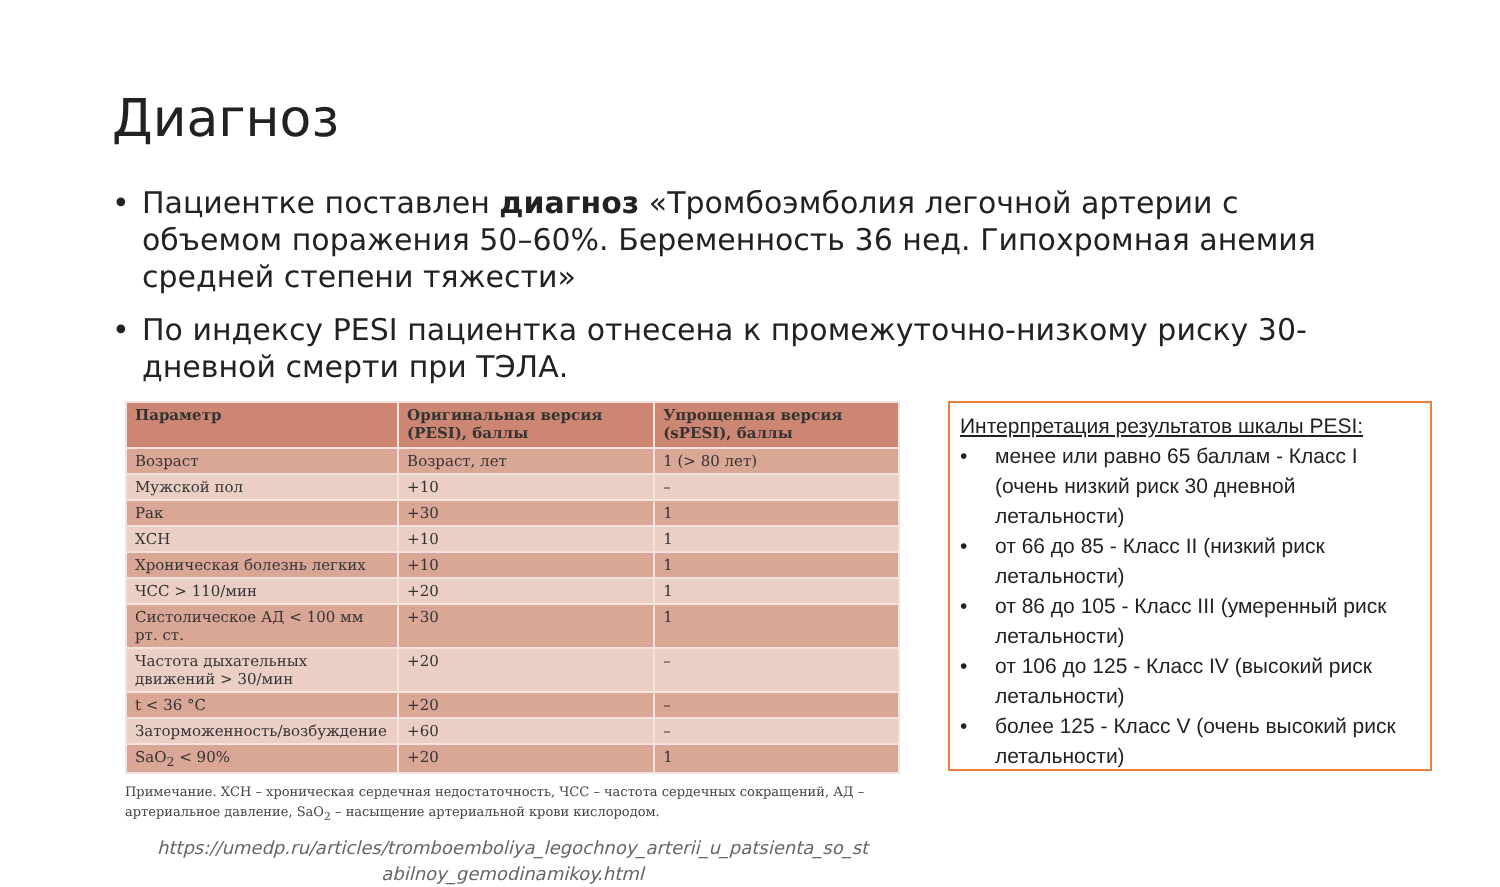Диагноз
• Пациентке поставлен диагноз «Тромбоэмболия легочной артерии с объемом поражения 50–60%. Беременность 36 нед. Гипохромная анемия средней степени тяжести»
• По индексу PESI пациентка отнесена к промежуточно-низкому риску 30-дневной смерти при ТЭЛА.
| Параметр | Оригинальная версия (PESI), баллы | Упрощенная версия (sPESI), баллы |
| --- | --- | --- |
| Возраст | Возраст, лет | 1 (> 80 лет) |
| Мужской пол | +10 | – |
| Рак | +30 | 1 |
| ХСН | +10 | 1 |
| Хроническая болезнь легких | +10 | 1 |
| ЧСС > 110/мин | +20 | 1 |
| Систолическое АД < 100 мм рт. ст. | +30 | 1 |
| Частота дыхательных движений > 30/мин | +20 | – |
| t < 36 °C | +20 | – |
| Заторможенность/возбуждение | +60 | – |
| SaO<sub>2</sub> < 90% | +20 | 1 |
Примечание. ХСН – хроническая сердечная недостаточность, ЧСС – частота сердечных сокращений, АД – артериальное давление, SaO<sub>2</sub> – насыщение артериальной крови кислородом.
https://umedp.ru/articles/tromboemboliya_legochnoy_arterii_u_patsienta_so_st abilnoy_gemodinamikoy.html
Интерпретация результатов шкалы PESI:
• менее или равно 65 баллам - Класс I (очень низкий риск 30 дневной летальности)
• от 66 до 85 - Класс II (низкий риск летальности)
• от 86 до 105 - Класс III (умеренный риск летальности)
• от 106 до 125 - Класс IV (высокий риск летальности)
• более 125 - Класс V (очень высокий риск летальности)